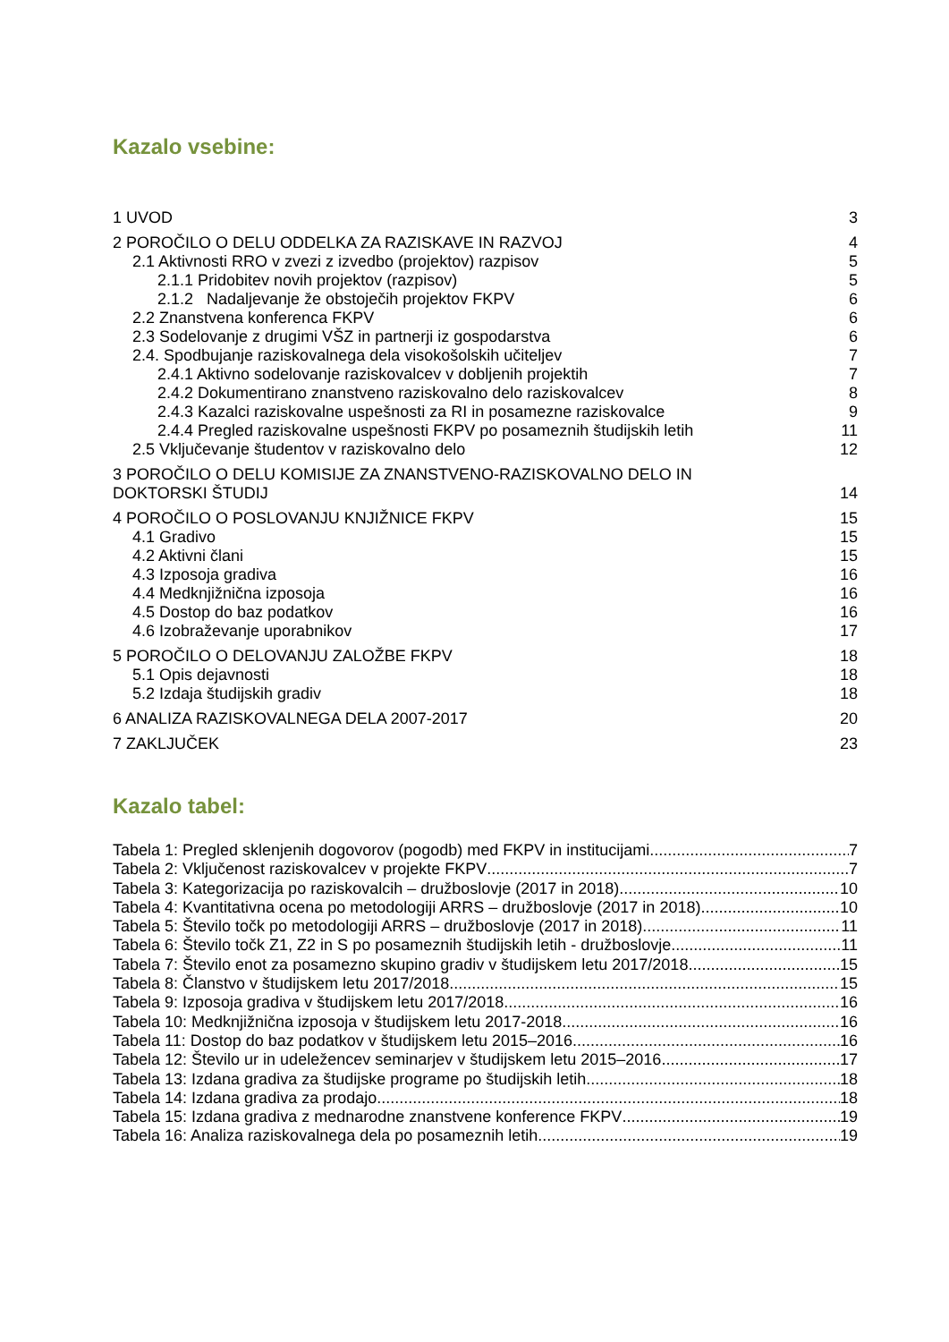Kazalo vsebine:
1 UVOD 3
2 POROČILO O DELU ODDELKA ZA RAZISKAVE IN RAZVOJ 4
2.1 Aktivnosti RRO v zvezi z izvedbo (projektov) razpisov 5
2.1.1 Pridobitev novih projektov (razpisov) 5
2.1.2 Nadaljevanje že obstoječih projektov FKPV 6
2.2 Znanstvena konferenca FKPV 6
2.3 Sodelovanje z drugimi VŠZ in partnerji iz gospodarstva 6
2.4. Spodbujanje raziskovalnega dela visokošolskih učiteljev 7
2.4.1 Aktivno sodelovanje raziskovalcev v dobljenih projektih 7
2.4.2 Dokumentirano znanstveno raziskovalno delo raziskovalcev 8
2.4.3 Kazalci raziskovalne uspešnosti za RI in posamezne raziskovalce 9
2.4.4 Pregled raziskovalne uspešnosti FKPV po posameznih študijskih letih 11
2.5 Vključevanje študentov v raziskovalno delo 12
3 POROČILO O DELU KOMISIJE ZA ZNANSTVENO-RAZISKOVALNO DELO IN
DOKTORSKI ŠTUDIJ 14
4 POROČILO O POSLOVANJU KNJIŽNICE FKPV 15
4.1 Gradivo 15
4.2 Aktivni člani 15
4.3 Izposoja gradiva 16
4.4 Medknjižnična izposoja 16
4.5 Dostop do baz podatkov 16
4.6 Izobraževanje uporabnikov 17
5 POROČILO O DELOVANJU ZALOŽBE FKPV 18
5.1 Opis dejavnosti 18
5.2 Izdaja študijskih gradiv 18
6 ANALIZA RAZISKOVALNEGA DELA 2007-2017 20
7 ZAKLJUČEK 23
Kazalo tabel:
Tabela 1: Pregled sklenjenih dogovorov (pogodb) med FKPV in institucijami 7
Tabela 2: Vključenost raziskovalcev v projekte FKPV 7
Tabela 3: Kategorizacija po raziskovalcih – družboslovje (2017 in 2018) 10
Tabela 4: Kvantitativna ocena po metodologiji ARRS – družboslovje (2017 in 2018) 10
Tabela 5: Število točk po metodologiji ARRS – družboslovje (2017 in 2018) 11
Tabela 6: Število točk Z1, Z2 in S po posameznih študijskih letih - družboslovje 11
Tabela 7: Število enot za posamezno skupino gradiv v študijskem letu 2017/2018 15
Tabela 8: Članstvo v študijskem letu 2017/2018 15
Tabela 9: Izposoja gradiva v študijskem letu 2017/2018 16
Tabela 10: Medknjižnična izposoja v študijskem letu 2017-2018 16
Tabela 11: Dostop do baz podatkov v študijskem letu 2015–2016 16
Tabela 12: Število ur in udeležencev seminarjev v študijskem letu 2015–2016 17
Tabela 13: Izdana gradiva za študijske programe po študijskih letih 18
Tabela 14: Izdana gradiva za prodajo 18
Tabela 15: Izdana gradiva z mednarodne znanstvene konference FKPV 19
Tabela 16: Analiza raziskovalnega dela po posameznih letih 19